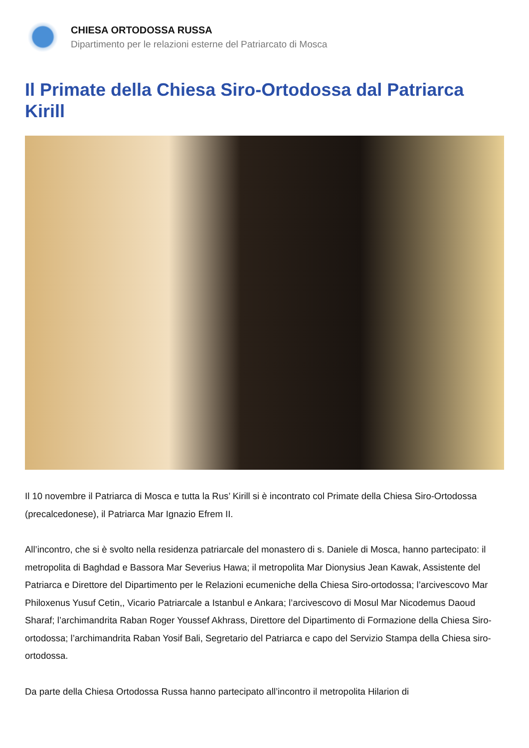CHIESA ORTODOSSA RUSSA
Dipartimento per le relazioni esterne del Patriarcato di Mosca
Il Primate della Chiesa Siro-Ortodossa dal Patriarca Kirill
Il 10 novembre il Patriarca di Mosca e tutta la Rus’ Kirill si è incontrato col Primate della Chiesa Siro-Ortodossa (precalcedonese), il Patriarca Mar Ignazio Efrem II.
All’incontro, che si è svolto nella residenza patriarcale del monastero di s. Daniele di Mosca, hanno partecipato: il metropolita di Baghdad e Bassora Mar Severius Hawa; il metropolita Mar Dionysius Jean Kawak, Assistente del Patriarca e Direttore del Dipartimento per le Relazioni ecumeniche della Chiesa Siro-ortodossa; l’arcivescovo Mar Philoxenus Yusuf Cetin,, Vicario Patriarcale a Istanbul e Ankara; l’arcivescovo di Mosul Mar Nicodemus Daoud Sharaf; l’archimandrita Raban Roger Youssef Akhrass, Direttore del Dipartimento di Formazione della Chiesa Siro-ortodossa; l’archimandrita Raban Yosif Bali, Segretario del Patriarca e capo del Servizio Stampa della Chiesa siro-ortodossa.
Da parte della Chiesa Ortodossa Russa hanno partecipato all’incontro il metropolita Hilarion di